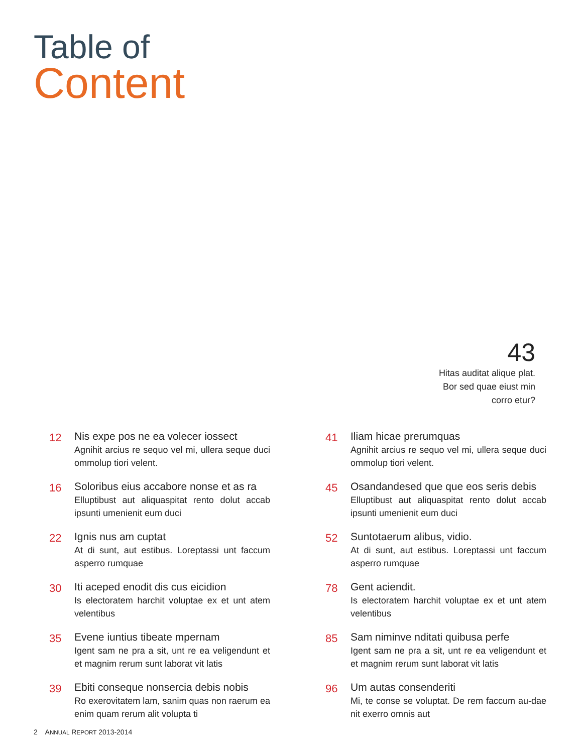Table of
Content
43
Hitas auditat alique plat.
Bor sed quae eiust min
corro etur?
12
Nis expe pos ne ea volecer iossect
Agnihit arcius re sequo vel mi, ullera seque duci ommolup tiori velent.
16
Soloribus eius accabore nonse et as ra
Elluptibust aut aliquaspitat rento dolut accab ipsunti umenienit eum duci
22
Ignis nus am cuptat
At di sunt, aut estibus. Loreptassi unt faccum asperro rumquae
30
Iti aceped enodit dis cus eicidion
Is electoratem harchit voluptae ex et unt atem velentibus
35
Evene iuntius tibeate mpernam
Igent sam ne pra a sit, unt re ea veligendunt et et magnim rerum sunt laborat vit latis
39
Ebiti conseque nonsercia debis nobis
Ro exerovitatem lam, sanim quas non raerum ea enim quam rerum alit volupta ti
41
Iliam hicae prerumquas
Agnihit arcius re sequo vel mi, ullera seque duci ommolup tiori velent.
45
Osandandesed que que eos seris debis
Elluptibust aut aliquaspitat rento dolut accab ipsunti umenienit eum duci
52
Suntotaerum alibus, vidio.
At di sunt, aut estibus. Loreptassi unt faccum asperro rumquae
78
Gent aciendit.
Is electoratem harchit voluptae ex et unt atem velentibus
85
Sam niminve nditati quibusa perfe
Igent sam ne pra a sit, unt re ea veligendunt et et magnim rerum sunt laborat vit latis
96
Um autas consenderiti
Mi, te conse se voluptat. De rem faccum au-dae nit exerro omnis aut
2 ANNUAL REPORT 2013-2014